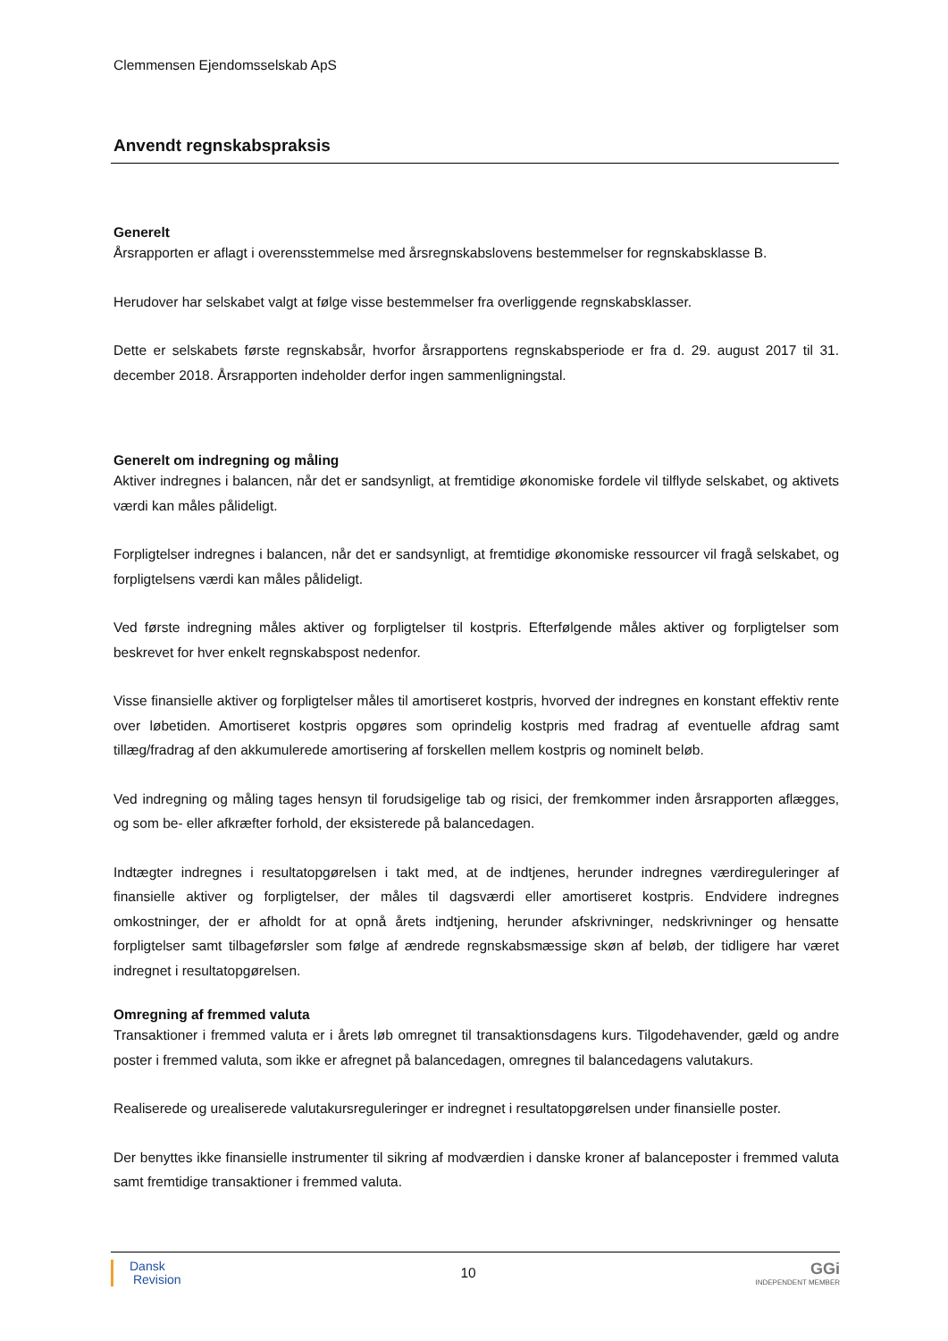Clemmensen Ejendomsselskab ApS
Anvendt regnskabspraksis
Generelt
Årsrapporten er aflagt i overensstemmelse med årsregnskabslovens bestemmelser for regnskabsklasse B.
Herudover har selskabet valgt at følge visse bestemmelser fra overliggende regnskabsklasser.
Dette er selskabets første regnskabsår, hvorfor årsrapportens regnskabsperiode er fra d. 29. august 2017 til 31. december 2018. Årsrapporten indeholder derfor ingen sammenligningstal.
Generelt om indregning og måling
Aktiver indregnes i balancen, når det er sandsynligt, at fremtidige økonomiske fordele vil tilflyde selskabet, og aktivets værdi kan måles pålideligt.
Forpligtelser indregnes i balancen, når det er sandsynligt, at fremtidige økonomiske ressourcer vil fragå selskabet, og forpligtelsens værdi kan måles pålideligt.
Ved første indregning måles aktiver og forpligtelser til kostpris. Efterfølgende måles aktiver og forpligtelser som beskrevet for hver enkelt regnskabspost nedenfor.
Visse finansielle aktiver og forpligtelser måles til amortiseret kostpris, hvorved der indregnes en konstant effektiv rente over løbetiden. Amortiseret kostpris opgøres som oprindelig kostpris med fradrag af eventuelle afdrag samt tillæg/fradrag af den akkumulerede amortisering af forskellen mellem kostpris og nominelt beløb.
Ved indregning og måling tages hensyn til forudsigelige tab og risici, der fremkommer inden årsrapporten aflægges, og som be- eller afkræfter forhold, der eksisterede på balancedagen.
Indtægter indregnes i resultatopgørelsen i takt med, at de indtjenes, herunder indregnes værdireguleringer af finansielle aktiver og forpligtelser, der måles til dagsværdi eller amortiseret kostpris. Endvidere indregnes omkostninger, der er afholdt for at opnå årets indtjening, herunder afskrivninger, nedskrivninger og hensatte forpligtelser samt tilbageførsler som følge af ændrede regnskabsmæssige skøn af beløb, der tidligere har været indregnet i resultatopgørelsen.
Omregning af fremmed valuta
Transaktioner i fremmed valuta er i årets løb omregnet til transaktionsdagens kurs. Tilgodehavender, gæld og andre poster i fremmed valuta, som ikke er afregnet på balancedagen, omregnes til balancedagens valutakurs.
Realiserede og urealiserede valutakursreguleringer er indregnet i resultatopgørelsen under finansielle poster.
Der benyttes ikke finansielle instrumenter til sikring af modværdien i danske kroner af balanceposter i fremmed valuta samt fremtidige transaktioner i fremmed valuta.
Dansk
Revision
10
GGi
INDEPENDENT MEMBER